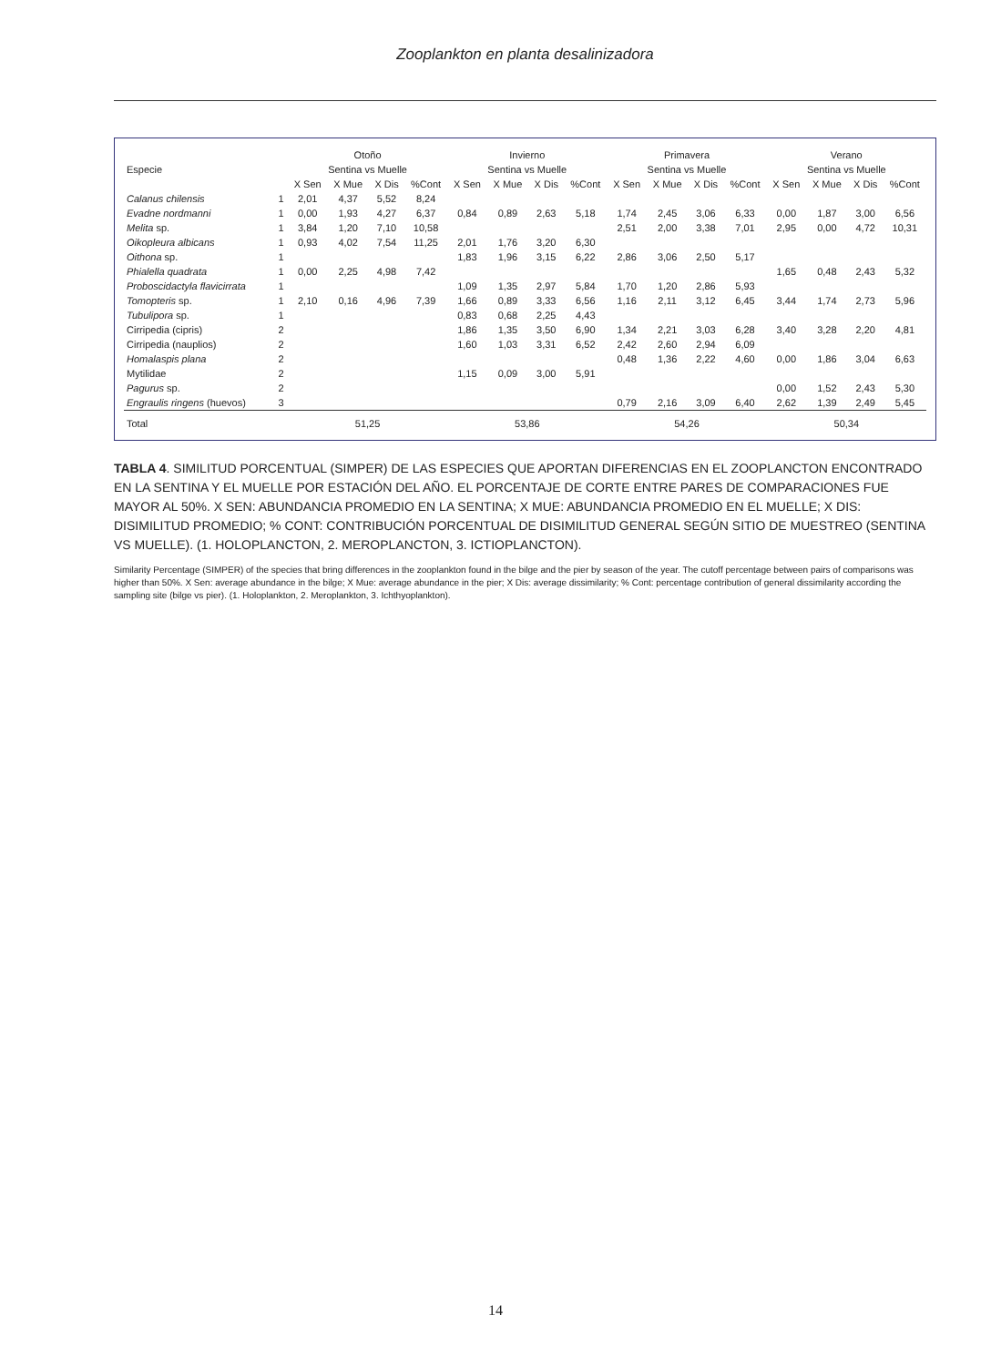Zooplankton en planta desalinizadora
| Especie | | Otoño | | | | Invierno | | | | Primavera | | | | Verano | | | |
| --- | --- | --- | --- | --- | --- | --- | --- | --- | --- | --- | --- | --- | --- | --- | --- | --- | --- |
| | | Sentina vs Muelle | | | | Sentina vs Muelle | | | | Sentina vs Muelle | | | | Sentina vs Muelle | | | |
| | | X Sen | X Mue | X Dis | %Cont | X Sen | X Mue | X Dis | %Cont | X Sen | X Mue | X Dis | %Cont | X Sen | X Mue | X Dis | %Cont |
| Calanus chilensis | 1 | 2,01 | 4,37 | 5,52 | 8,24 | | | | | | | | | | | | |
| Evadne nordmanni | 1 | 0,00 | 1,93 | 4,27 | 6,37 | 0,84 | 0,89 | 2,63 | 5,18 | 1,74 | 2,45 | 3,06 | 6,33 | 0,00 | 1,87 | 3,00 | 6,56 |
| Melita sp. | 1 | 3,84 | 1,20 | 7,10 | 10,58 | | | | | 2,51 | 2,00 | 3,38 | 7,01 | 2,95 | 0,00 | 4,72 | 10,31 |
| Oikopleura albicans | 1 | 0,93 | 4,02 | 7,54 | 11,25 | 2,01 | 1,76 | 3,20 | 6,30 | | | | | | | | |
| Oithona sp. | 1 | | | | | 1,83 | 1,96 | 3,15 | 6,22 | 2,86 | 3,06 | 2,50 | 5,17 | | | | |
| Phialella quadrata | 1 | 0,00 | 2,25 | 4,98 | 7,42 | | | | | | | | | 1,65 | 0,48 | 2,43 | 5,32 |
| Proboscidactyla flavicirrata | 1 | | | | | 1,09 | 1,35 | 2,97 | 5,84 | 1,70 | 1,20 | 2,86 | 5,93 | | | | |
| Tomopteris sp. | 1 | 2,10 | 0,16 | 4,96 | 7,39 | 1,66 | 0,89 | 3,33 | 6,56 | 1,16 | 2,11 | 3,12 | 6,45 | 3,44 | 1,74 | 2,73 | 5,96 |
| Tubulipora sp. | 1 | | | | | 0,83 | 0,68 | 2,25 | 4,43 | | | | | | | | |
| Cirripedia (cipris) | 2 | | | | | 1,86 | 1,35 | 3,50 | 6,90 | 1,34 | 2,21 | 3,03 | 6,28 | 3,40 | 3,28 | 2,20 | 4,81 |
| Cirripedia (nauplios) | 2 | | | | | 1,60 | 1,03 | 3,31 | 6,52 | 2,42 | 2,60 | 2,94 | 6,09 | | | | |
| Homalaspis plana | 2 | | | | | | | | | 0,48 | 1,36 | 2,22 | 4,60 | 0,00 | 1,86 | 3,04 | 6,63 |
| Mytilidae | 2 | | | | | 1,15 | 0,09 | 3,00 | 5,91 | | | | | | | | |
| Pagurus sp. | 2 | | | | | | | | | | | | | 0,00 | 1,52 | 2,43 | 5,30 |
| Engraulis ringens (huevos) | 3 | | | | | | | | | 0,79 | 2,16 | 3,09 | 6,40 | 2,62 | 1,39 | 2,49 | 5,45 |
| Total | | 51,25 | | | | 53,86 | | | | 54,26 | | | | 50,34 | | | |
TABLA 4. SIMILITUD PORCENTUAL (SIMPER) DE LAS ESPECIES QUE APORTAN DIFERENCIAS EN EL ZOOPLANCTON ENCONTRADO EN LA SENTINA Y EL MUELLE POR ESTACIÓN DEL AÑO. EL PORCENTAJE DE CORTE ENTRE PARES DE COMPARACIONES FUE MAYOR AL 50%. X SEN: ABUNDANCIA PROMEDIO EN LA SENTINA; X MUE: ABUNDANCIA PROMEDIO EN EL MUELLE; X DIS: DISIMILITUD PROMEDIO; % CONT: CONTRIBUCIÓN PORCENTUAL DE DISIMILITUD GENERAL SEGÚN SITIO DE MUESTREO (SENTINA VS MUELLE). (1. HOLOPLANCTON, 2. MEROPLANCTON, 3. ICTIOPLANCTON).
Similarity Percentage (SIMPER) of the species that bring differences in the zooplankton found in the bilge and the pier by season of the year. The cutoff percentage between pairs of comparisons was higher than 50%. X Sen: average abundance in the bilge; X Mue: average abundance in the pier; X Dis: average dissimilarity; % Cont: percentage contribution of general dissimilarity according the sampling site (bilge vs pier). (1. Holoplankton, 2. Meroplankton, 3. Ichthyoplankton).
14